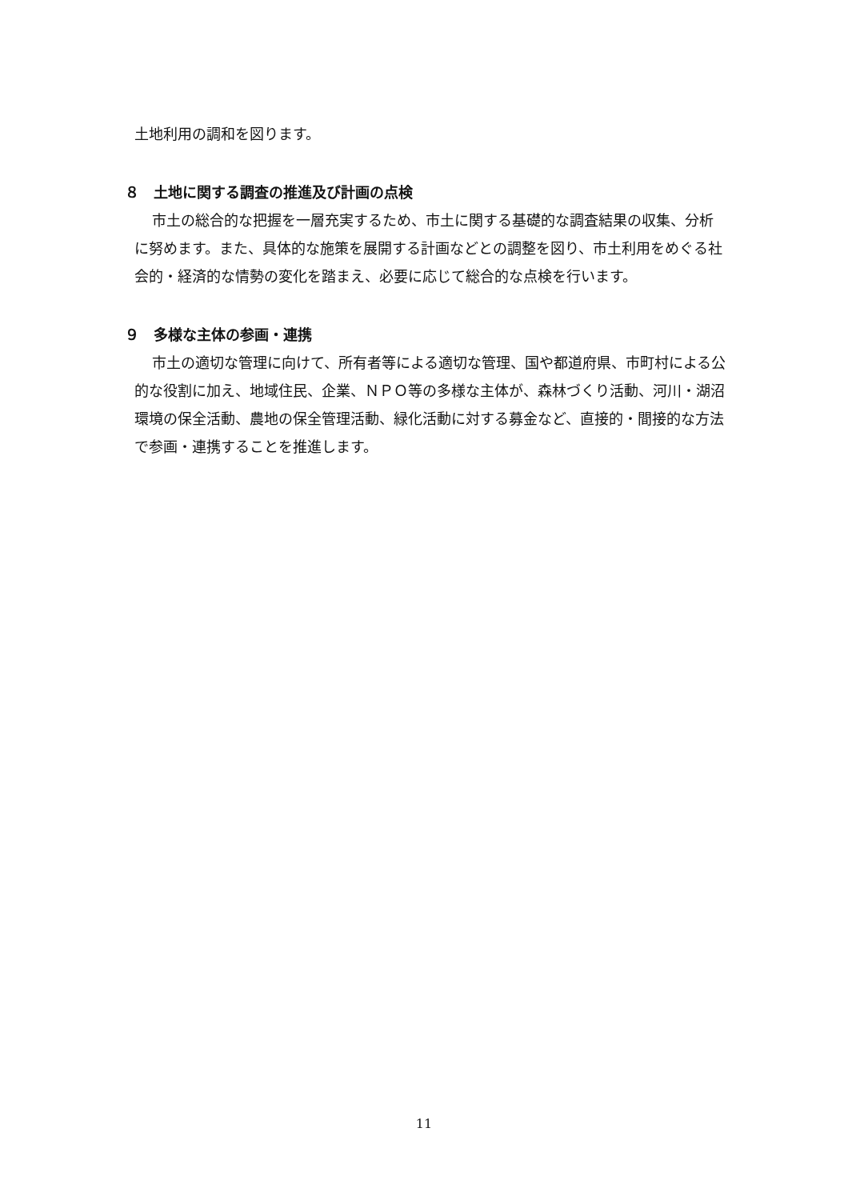土地利用の調和を図ります。
８　土地に関する調査の推進及び計画の点検
市土の総合的な把握を一層充実するため、市土に関する基礎的な調査結果の収集、分析に努めます。また、具体的な施策を展開する計画などとの調整を図り、市土利用をめぐる社会的・経済的な情勢の変化を踏まえ、必要に応じて総合的な点検を行います。
９　多様な主体の参画・連携
市土の適切な管理に向けて、所有者等による適切な管理、国や都道府県、市町村による公的な役割に加え、地域住民、企業、ＮＰＯ等の多様な主体が、森林づくり活動、河川・湖沼環境の保全活動、農地の保全管理活動、緑化活動に対する募金など、直接的・間接的な方法で参画・連携することを推進します。
11